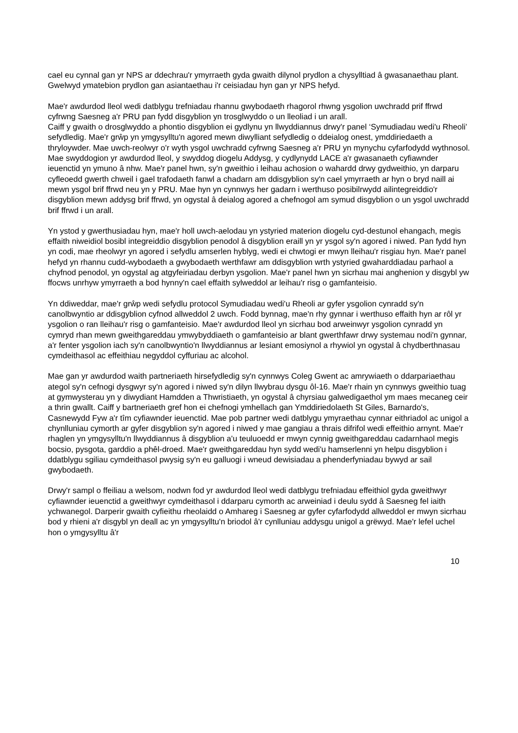cael eu cynnal gan yr NPS ar ddechrau'r ymyrraeth gyda gwaith dilynol prydlon a chysylltiad â gwasanaethau plant. Gwelwyd ymatebion prydlon gan asiantaethau i'r ceisiadau hyn gan yr NPS hefyd.
Mae'r awdurdod lleol wedi datblygu trefniadau rhannu gwybodaeth rhagorol rhwng ysgolion uwchradd prif ffrwd cyfrwng Saesneg a'r PRU pan fydd disgyblion yn trosglwyddo o un lleoliad i un arall.
Caiff y gwaith o drosglwyddo a phontio disgyblion ei gydlynu yn llwyddiannus drwy'r panel ‘Symudiadau wedi'u Rheoli’ sefydledig. Mae'r grŵp yn ymgysylltu'n agored mewn diwylliant sefydledig o ddeialog onest, ymddiriedaeth a thryloywder. Mae uwch-reolwyr o'r wyth ysgol uwchradd cyfrwng Saesneg a'r PRU yn mynychu cyfarfodydd wythnosol. Mae swyddogion yr awdurdod lleol, y swyddog diogelu Addysg, y cydlynydd LACE a'r gwasanaeth cyfiawnder ieuenctid yn ymuno â nhw. Mae'r panel hwn, sy'n gweithio i leihau achosion o wahardd drwy gydweithio, yn darparu cyfleoedd gwerth chweil i gael trafodaeth fanwl a chadarn am ddisgyblion sy'n cael ymyrraeth ar hyn o bryd naill ai mewn ysgol brif ffrwd neu yn y PRU. Mae hyn yn cynnwys her gadarn i werthuso posibilrwydd ailintegreiddio'r disgyblion mewn addysg brif ffrwd, yn ogystal â deialog agored a chefnogol am symud disgyblion o un ysgol uwchradd brif ffrwd i un arall.
Yn ystod y gwerthusiadau hyn, mae'r holl uwch-aelodau yn ystyried materion diogelu cyd-destunol ehangach, megis effaith niweidiol bosibl integreiddio disgyblion penodol â disgyblion eraill yn yr ysgol sy'n agored i niwed. Pan fydd hyn yn codi, mae rheolwyr yn agored i sefydlu amserlen hyblyg, wedi ei chwtogi er mwyn lleihau'r risgiau hyn. Mae'r panel hefyd yn rhannu cudd-wybodaeth a gwybodaeth werthfawr am ddisgyblion wrth ystyried gwaharddiadau parhaol a chyfnod penodol, yn ogystal ag atgyfeiriadau derbyn ysgolion. Mae'r panel hwn yn sicrhau mai anghenion y disgybl yw ffocws unrhyw ymyrraeth a bod hynny'n cael effaith sylweddol ar leihau'r risg o gamfanteisio.
Yn ddiweddar, mae'r grŵp wedi sefydlu protocol Symudiadau wedi'u Rheoli ar gyfer ysgolion cynradd sy'n canolbwyntio ar ddisgyblion cyfnod allweddol 2 uwch. Fodd bynnag, mae'n rhy gynnar i werthuso effaith hyn ar rôl yr ysgolion o ran lleihau'r risg o gamfanteisio. Mae'r awdurdod lleol yn sicrhau bod arweinwyr ysgolion cynradd yn cymryd rhan mewn gweithgareddau ymwybyddiaeth o gamfanteisio ar blant gwerthfawr drwy systemau nodi'n gynnar, a'r fenter ysgolion iach sy'n canolbwyntio'n llwyddiannus ar lesiant emosiynol a rhywiol yn ogystal â chydberthnasau cymdeithasol ac effeithiau negyddol cyffuriau ac alcohol.
Mae gan yr awdurdod waith partneriaeth hirsefydledig sy'n cynnwys Coleg Gwent ac amrywiaeth o ddarpariaethau ategol sy'n cefnogi dysgwyr sy'n agored i niwed sy'n dilyn llwybrau dysgu ôl-16. Mae'r rhain yn cynnwys gweithio tuag at gymwysterau yn y diwydiant Hamdden a Thwristiaeth, yn ogystal â chyrsiau galwedigaethol ym maes mecaneg ceir a thrin gwallt. Caiff y bartneriaeth gref hon ei chefnogi ymhellach gan Ymddiriedolaeth St Giles, Barnardo's, Casnewydd Fyw a'r tîm cyfiawnder ieuenctid. Mae pob partner wedi datblygu ymyraethau cynnar eithriadol ac unigol a chynlluniau cymorth ar gyfer disgyblion sy'n agored i niwed y mae gangiau a thrais difrifol wedi effeithio arnynt. Mae'r rhaglen yn ymgysylltu'n llwyddiannus â disgyblion a'u teuluoedd er mwyn cynnig gweithgareddau cadarnhaol megis bocsio, pysgota, garddio a phêl-droed. Mae'r gweithgareddau hyn sydd wedi'u hamserlenni yn helpu disgyblion i ddatblygu sgiliau cymdeithasol pwysig sy'n eu galluogi i wneud dewisiadau a phenderfyniadau bywyd ar sail gwybodaeth.
Drwy'r sampl o ffeiliau a welsom, nodwn fod yr awdurdod lleol wedi datblygu trefniadau effeithiol gyda gweithwyr cyfiawnder ieuenctid a gweithwyr cymdeithasol i ddarparu cymorth ac arweiniad i deulu sydd â Saesneg fel iaith ychwanegol. Darperir gwaith cyfieithu rheolaidd o Amhareg i Saesneg ar gyfer cyfarfodydd allweddol er mwyn sicrhau bod y rhieni a'r disgybl yn deall ac yn ymgysylltu'n briodol â'r cynlluniau addysgu unigol a grëwyd. Mae'r lefel uchel hon o ymgysylltu â'r
10